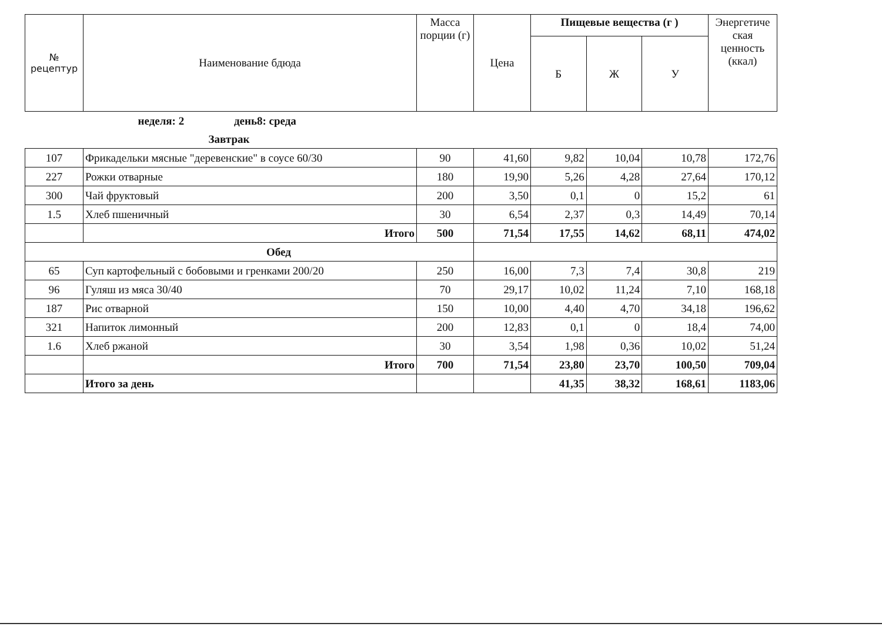| № рецептур | Наименование бдюда | Масса порции (г) | Цена | Пищевые вещества (г ) | | | Энергетиче ская ценность (ккал) |
| --- | --- | --- | --- | --- | --- | --- | --- |
| | | | | Б | Ж | У | |
| | неделя: 2 день8: среда | | | | | | |
| | Завтрак | | | | | | |
| 107 | Фрикадельки мясные "деревенские" в соусе 60/30 | 90 | 41,60 | 9,82 | 10,04 | 10,78 | 172,76 |
| 227 | Рожки отварные | 180 | 19,90 | 5,26 | 4,28 | 27,64 | 170,12 |
| 300 | Чай фруктовый | 200 | 3,50 | 0,1 | 0 | 15,2 | 61 |
| 1.5 | Хлеб пшеничный | 30 | 6,54 | 2,37 | 0,3 | 14,49 | 70,14 |
| | Итого | 500 | 71,54 | 17,55 | 14,62 | 68,11 | 474,02 |
| Обед | | | | | | | |
| 65 | Суп картофельный с бобовыми и гренками 200/20 | 250 | 16,00 | 7,3 | 7,4 | 30,8 | 219 |
| 96 | Гуляш из мяса 30/40 | 70 | 29,17 | 10,02 | 11,24 | 7,10 | 168,18 |
| 187 | Рис отварной | 150 | 10,00 | 4,40 | 4,70 | 34,18 | 196,62 |
| 321 | Напиток лимонный | 200 | 12,83 | 0,1 | 0 | 18,4 | 74,00 |
| 1.6 | Хлеб ржаной | 30 | 3,54 | 1,98 | 0,36 | 10,02 | 51,24 |
| | Итого | 700 | 71,54 | 23,80 | 23,70 | 100,50 | 709,04 |
| | Итого за день | | | 41,35 | 38,32 | 168,61 | 1183,06 |